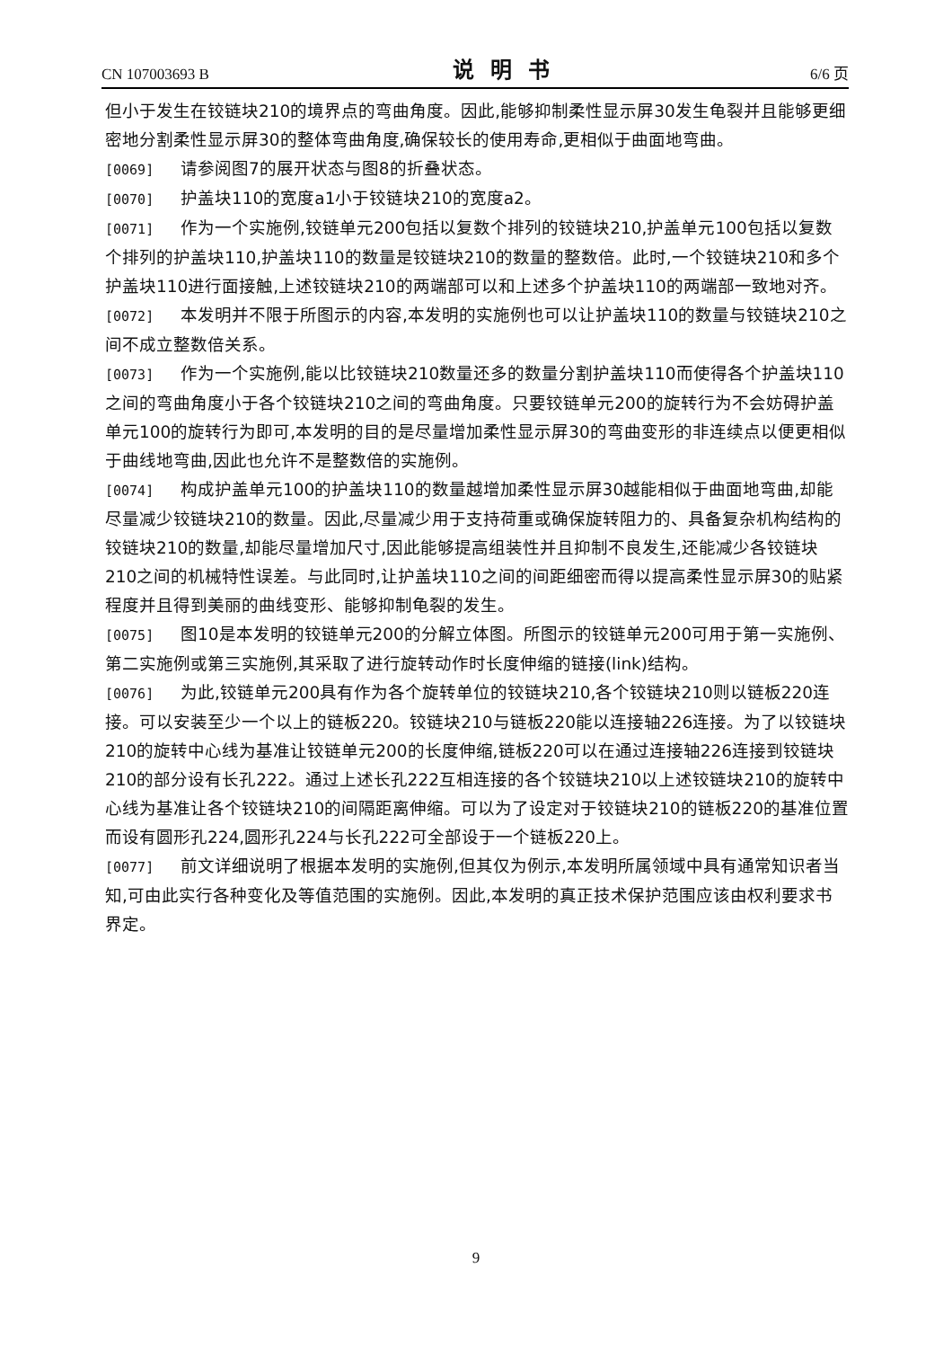CN 107003693 B 说明书 6/6 页
但小于发生在铰链块210的境界点的弯曲角度。因此,能够抑制柔性显示屏30发生龟裂并且能够更细密地分割柔性显示屏30的整体弯曲角度,确保较长的使用寿命,更相似于曲面地弯曲。
[0069] 请参阅图7的展开状态与图8的折叠状态。
[0070] 护盖块110的宽度a1小于铰链块210的宽度a2。
[0071] 作为一个实施例,铰链单元200包括以复数个排列的铰链块210,护盖单元100包括以复数个排列的护盖块110,护盖块110的数量是铰链块210的数量的整数倍。此时,一个铰链块210和多个护盖块110进行面接触,上述铰链块210的两端部可以和上述多个护盖块110的两端部一致地对齐。
[0072] 本发明并不限于所图示的内容,本发明的实施例也可以让护盖块110的数量与铰链块210之间不成立整数倍关系。
[0073] 作为一个实施例,能以比铰链块210数量还多的数量分割护盖块110而使得各个护盖块110之间的弯曲角度小于各个铰链块210之间的弯曲角度。只要铰链单元200的旋转行为不会妨碍护盖单元100的旋转行为即可,本发明的目的是尽量增加柔性显示屏30的弯曲变形的非连续点以便更相似于曲线地弯曲,因此也允许不是整数倍的实施例。
[0074] 构成护盖单元100的护盖块110的数量越增加柔性显示屏30越能相似于曲面地弯曲,却能尽量减少铰链块210的数量。因此,尽量减少用于支持荷重或确保旋转阻力的、具备复杂机构结构的铰链块210的数量,却能尽量增加尺寸,因此能够提高组装性并且抑制不良发生,还能减少各铰链块210之间的机械特性误差。与此同时,让护盖块110之间的间距细密而得以提高柔性显示屏30的贴紧程度并且得到美丽的曲线变形、能够抑制龟裂的发生。
[0075] 图10是本发明的铰链单元200的分解立体图。所图示的铰链单元200可用于第一实施例、第二实施例或第三实施例,其采取了进行旋转动作时长度伸缩的链接(link)结构。
[0076] 为此,铰链单元200具有作为各个旋转单位的铰链块210,各个铰链块210则以链板220连接。可以安装至少一个以上的链板220。铰链块210与链板220能以连接轴226连接。为了以铰链块210的旋转中心线为基准让铰链单元200的长度伸缩,链板220可以在通过连接轴226连接到铰链块210的部分设有长孔222。通过上述长孔222互相连接的各个铰链块210以上述铰链块210的旋转中心线为基准让各个铰链块210的间隔距离伸缩。可以为了设定对于铰链块210的链板220的基准位置而设有圆形孔224,圆形孔224与长孔222可全部设于一个链板220上。
[0077] 前文详细说明了根据本发明的实施例,但其仅为例示,本发明所属领域中具有通常知识者当知,可由此实行各种变化及等值范围的实施例。因此,本发明的真正技术保护范围应该由权利要求书界定。
9